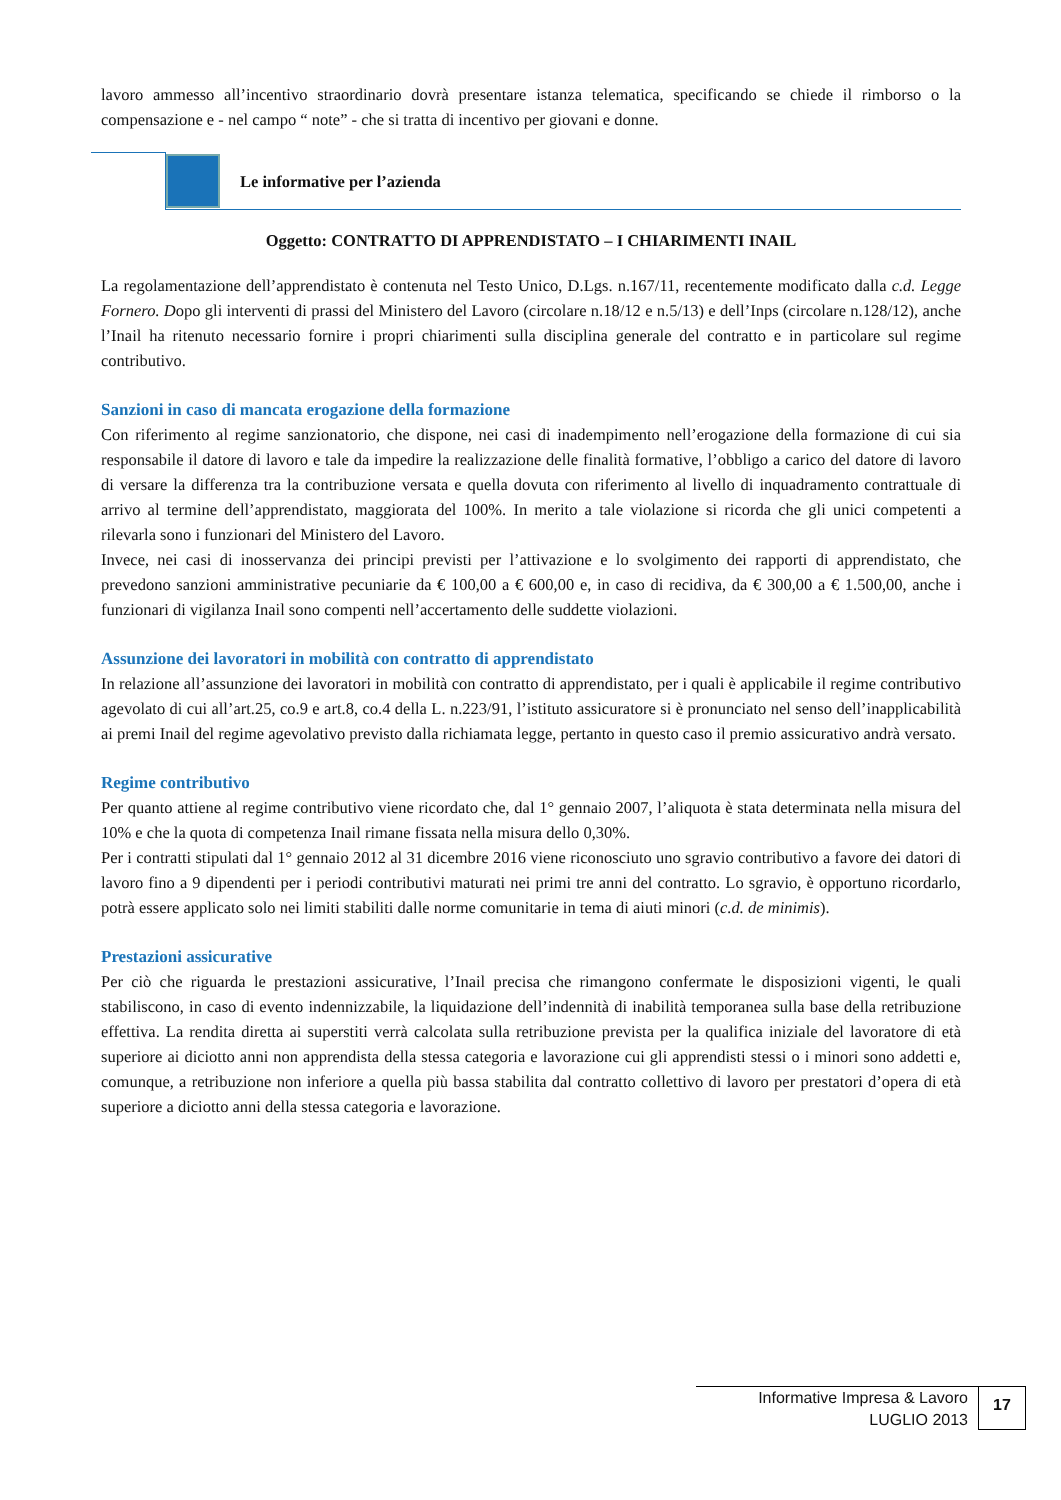lavoro ammesso all’incentivo straordinario dovrà presentare istanza telematica, specificando se chiede il rimborso o la compensazione e - nel campo “ note” - che si tratta di incentivo per giovani e donne.
Le informative per l’azienda
Oggetto: CONTRATTO DI APPRENDISTATO – I CHIARIMENTI INAIL
La regolamentazione dell’apprendistato è contenuta nel Testo Unico, D.Lgs. n.167/11, recentemente modificato dalla c.d. Legge Fornero. Dopo gli interventi di prassi del Ministero del Lavoro (circolare n.18/12 e n.5/13) e dell’Inps (circolare n.128/12), anche l’Inail ha ritenuto necessario fornire i propri chiarimenti sulla disciplina generale del contratto e in particolare sul regime contributivo.
Sanzioni in caso di mancata erogazione della formazione
Con riferimento al regime sanzionatorio, che dispone, nei casi di inadempimento nell’erogazione della formazione di cui sia responsabile il datore di lavoro e tale da impedire la realizzazione delle finalità formative, l’obbligo a carico del datore di lavoro di versare la differenza tra la contribuzione versata e quella dovuta con riferimento al livello di inquadramento contrattuale di arrivo al termine dell’apprendistato, maggiorata del 100%. In merito a tale violazione si ricorda che gli unici competenti a rilevarla sono i funzionari del Ministero del Lavoro.
Invece, nei casi di inosservanza dei principi previsti per l’attivazione e lo svolgimento dei rapporti di apprendistato, che prevedono sanzioni amministrative pecuniarie da € 100,00 a € 600,00 e, in caso di recidiva, da € 300,00 a € 1.500,00, anche i funzionari di vigilanza Inail sono compenti nell’accertamento delle suddette violazioni.
Assunzione dei lavoratori in mobilità con contratto di apprendistato
In relazione all’assunzione dei lavoratori in mobilità con contratto di apprendistato, per i quali è applicabile il regime contributivo agevolato di cui all’art.25, co.9 e art.8, co.4 della L. n.223/91, l’istituto assicuratore si è pronunciato nel senso dell’inapplicabilità ai premi Inail del regime agevolativo previsto dalla richiamata legge, pertanto in questo caso il premio assicurativo andrà versato.
Regime contributivo
Per quanto attiene al regime contributivo viene ricordato che, dal 1° gennaio 2007, l’aliquota è stata determinata nella misura del 10% e che la quota di competenza Inail rimane fissata nella misura dello 0,30%.
Per i contratti stipulati dal 1° gennaio 2012 al 31 dicembre 2016 viene riconosciuto uno sgravio contributivo a favore dei datori di lavoro fino a 9 dipendenti per i periodi contributivi maturati nei primi tre anni del contratto. Lo sgravio, è opportuno ricordarlo, potrà essere applicato solo nei limiti stabiliti dalle norme comunitarie in tema di aiuti minori (c.d. de minimis).
Prestazioni assicurative
Per ciò che riguarda le prestazioni assicurative, l’Inail precisa che rimangono confermate le disposizioni vigenti, le quali stabiliscono, in caso di evento indennizzabile, la liquidazione dell’indennità di inabilità temporanea sulla base della retribuzione effettiva. La rendita diretta ai superstiti verrà calcolata sulla retribuzione prevista per la qualifica iniziale del lavoratore di età superiore ai diciotto anni non apprendista della stessa categoria e lavorazione cui gli apprendisti stessi o i minori sono addetti e, comunque, a retribuzione non inferiore a quella più bassa stabilita dal contratto collettivo di lavoro per prestatori d’opera di età superiore a diciotto anni della stessa categoria e lavorazione.
Informative Impresa & Lavoro
LUGLIO 2013
17